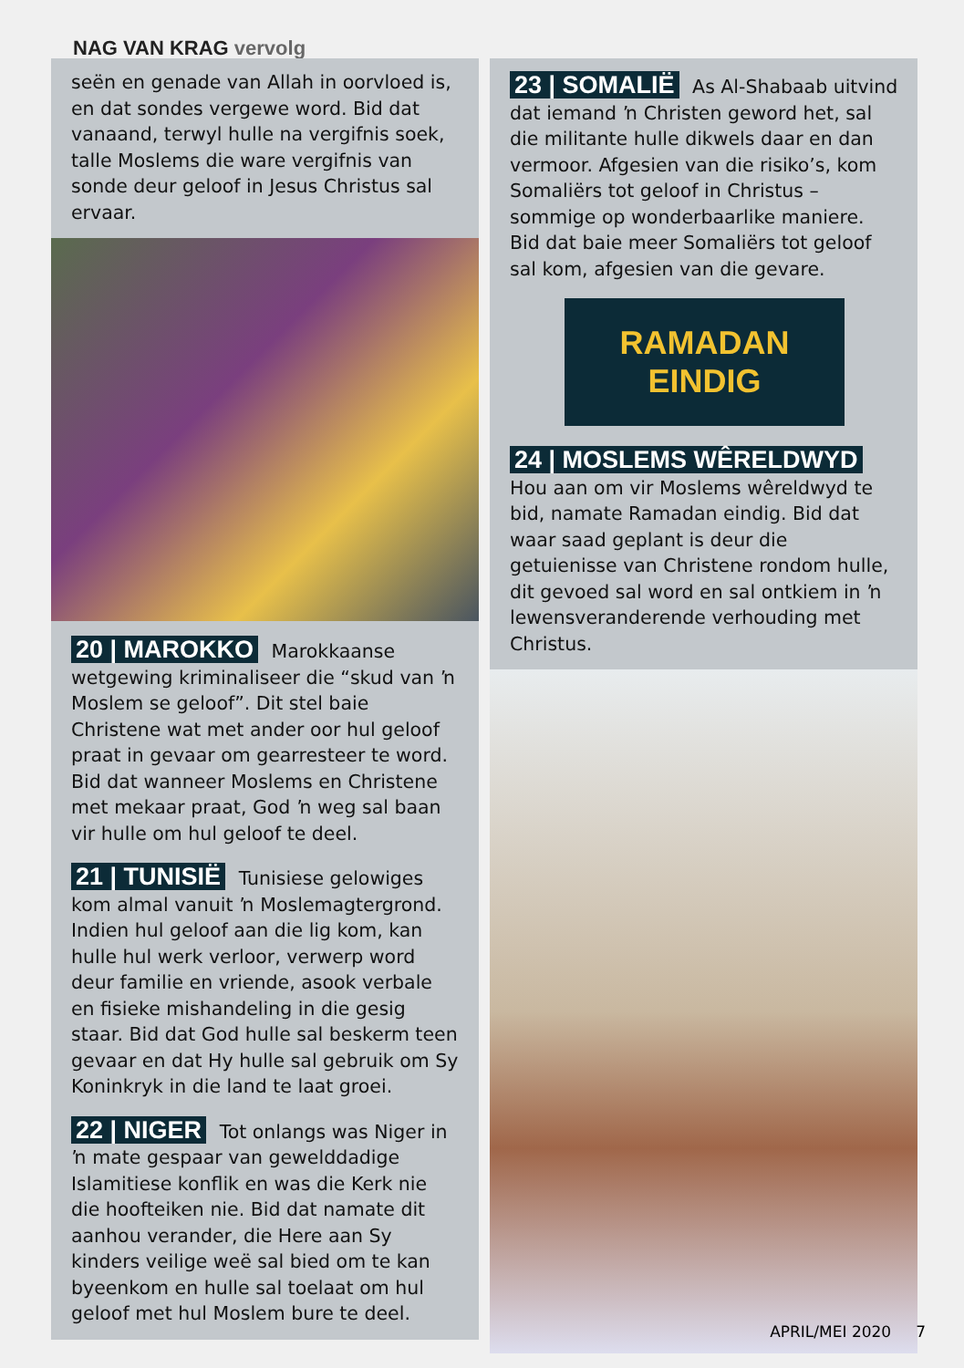NAG VAN KRAG vervolg
seën en genade van Allah in oorvloed is, en dat sondes vergewe word. Bid dat vanaand, terwyl hulle na vergifnis soek, talle Moslems die ware vergifnis van sonde deur geloof in Jesus Christus sal ervaar.
20 | MAROKKO Marokkaanse wetgewing kriminaliseer die “skud van ŉ Moslem se geloof”. Dit stel baie Christene wat met ander oor hul geloof praat in gevaar om gearresteer te word. Bid dat wanneer Moslems en Christene met mekaar praat, God ŉ weg sal baan vir hulle om hul geloof te deel.
21 | TUNISIË Tunisiese gelowiges kom almal vanuit ŉ Moslemagtergrond. Indien hul geloof aan die lig kom, kan hulle hul werk verloor, verwerp word deur familie en vriende, asook verbale en fisieke mishandeling in die gesig staar. Bid dat God hulle sal beskerm teen gevaar en dat Hy hulle sal gebruik om Sy Koninkryk in die land te laat groei.
22 | NIGER Tot onlangs was Niger in ŉ mate gespaar van gewelddadige Islamitiese konflik en was die Kerk nie die hoofteiken nie. Bid dat namate dit aanhou verander, die Here aan Sy kinders veilige weë sal bied om te kan byeenkom en hulle sal toelaat om hul geloof met hul Moslem bure te deel.
23 | SOMALIË As Al-Shabaab uitvind dat iemand ŉ Christen geword het, sal die militante hulle dikwels daar en dan vermoor. Afgesien van die risiko’s, kom Somaliërs tot geloof in Christus – sommige op wonderbaarlike maniere. Bid dat baie meer Somaliërs tot geloof sal kom, afgesien van die gevare.
RAMADAN EINDIG
24 | MOSLEMS WÊRELDWYD Hou aan om vir Moslems wêreldwyd te bid, namate Ramadan eindig. Bid dat waar saad geplant is deur die getuienisse van Christene rondom hulle, dit gevoed sal word en sal ontkiem in ŉ lewensveranderende verhouding met Christus.
APRIL/MEI 2020 7